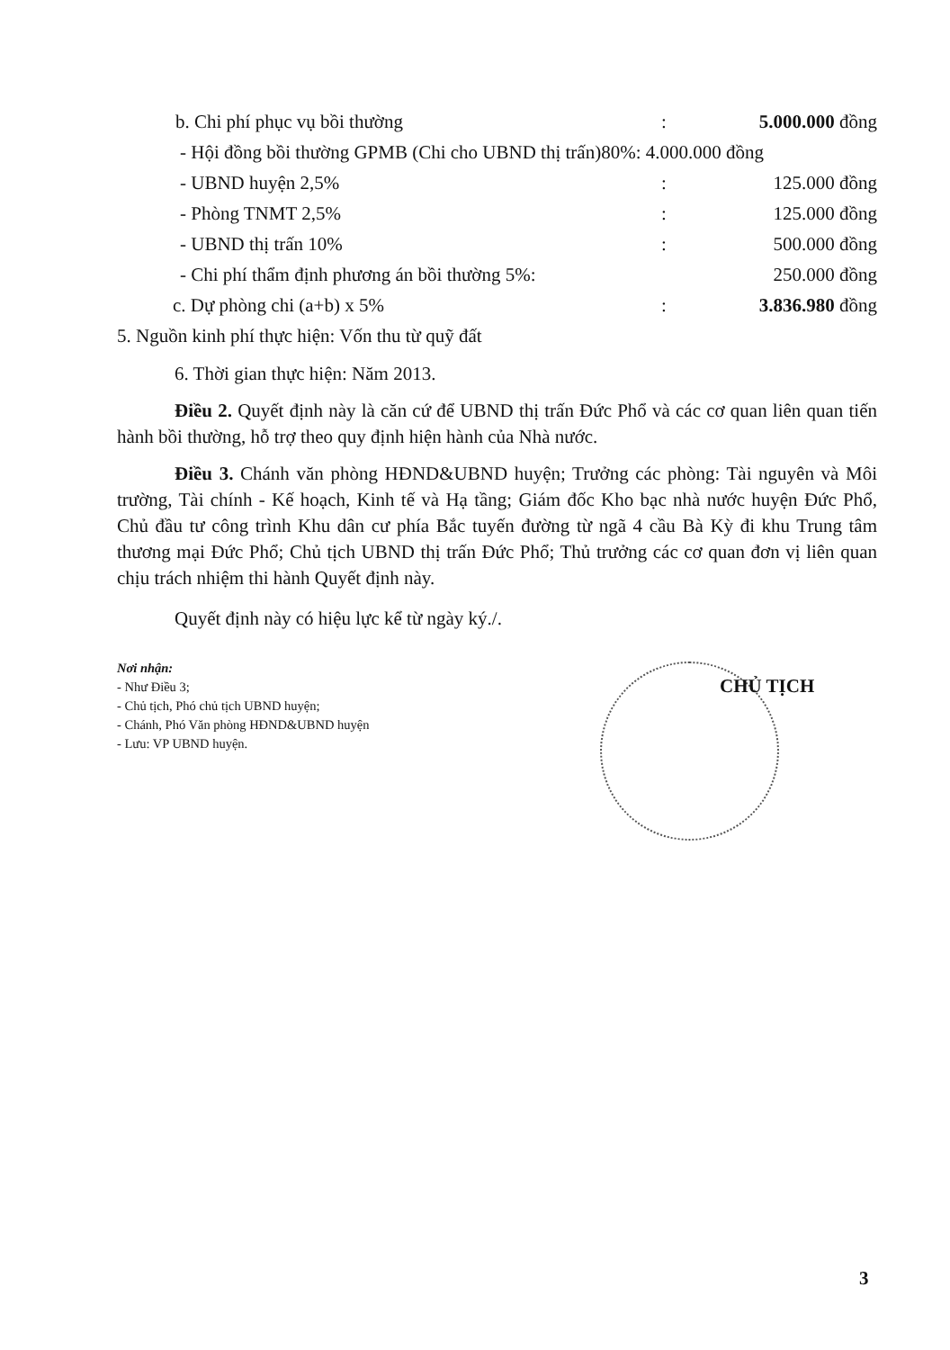b. Chi phí phục vụ bồi thường: 5.000.000 đồng
- Hội đồng bồi thường GPMB (Chi cho UBND thị trấn)80%: 4.000.000 đồng
- UBND huyện 2,5%: 125.000 đồng
- Phòng TNMT 2,5%: 125.000 đồng
- UBND thị trấn 10%: 500.000 đồng
- Chi phí thẩm định phương án bồi thường 5%: 250.000 đồng
c. Dự phòng chi (a+b) x 5%: 3.836.980 đồng
5. Nguồn kinh phí thực hiện: Vốn thu từ quỹ đất
6. Thời gian thực hiện: Năm 2013.
Điều 2. Quyết định này là căn cứ để UBND thị trấn Đức Phổ và các cơ quan liên quan tiến hành bồi thường, hỗ trợ theo quy định hiện hành của Nhà nước.
Điều 3. Chánh văn phòng HĐND&UBND huyện; Trưởng các phòng: Tài nguyên và Môi trường, Tài chính - Kế hoạch, Kinh tế và Hạ tầng; Giám đốc Kho bạc nhà nước huyện Đức Phổ, Chủ đầu tư công trình Khu dân cư phía Bắc tuyến đường từ ngã 4 cầu Bà Kỳ đi khu Trung tâm thương mại Đức Phổ; Chủ tịch UBND thị trấn Đức Phổ; Thủ trưởng các cơ quan đơn vị liên quan chịu trách nhiệm thi hành Quyết định này.
Quyết định này có hiệu lực kể từ ngày ký./.
Nơi nhận:
- Như Điều 3;
- Chủ tịch, Phó chủ tịch UBND huyện;
- Chánh, Phó Văn phòng HĐND&UBND huyện
- Lưu: VP UBND huyện.
CHỦ TỊCH
3